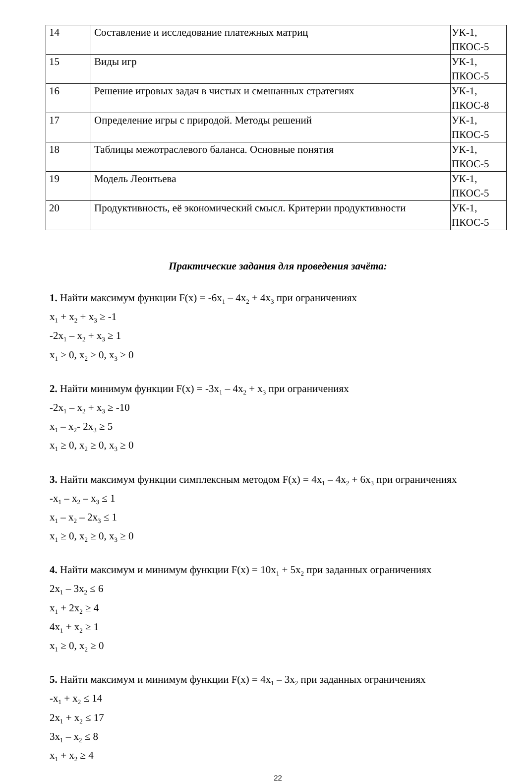| 14 | Составление и исследование платежных матриц | УК-1, ПКОС-5 |
| 15 | Виды игр | УК-1, ПКОС-5 |
| 16 | Решение игровых задач в чистых и смешанных стратегиях | УК-1, ПКОС-8 |
| 17 | Определение игры с природой. Методы решений | УК-1, ПКОС-5 |
| 18 | Таблицы межотраслевого баланса. Основные понятия | УК-1, ПКОС-5 |
| 19 | Модель Леонтьева | УК-1, ПКОС-5 |
| 20 | Продуктивность, её экономический смысл. Критерии продуктивности | УК-1, ПКОС-5 |
Практические задания для проведения зачёта:
1. Найти максимум функции F(x) = -6x<sub>1</sub> – 4x<sub>2</sub> + 4x<sub>3</sub> при ограничениях
x<sub>1</sub> + x<sub>2</sub> + x<sub>3</sub> ≥ -1
-2x<sub>1</sub> – x<sub>2</sub> + x<sub>3</sub> ≥ 1
x<sub>1</sub> ≥ 0, x<sub>2</sub> ≥ 0, x<sub>3</sub> ≥ 0
2. Найти минимум функции F(x) = -3x<sub>1</sub> – 4x<sub>2</sub> + x<sub>3</sub> при ограничениях
-2x<sub>1</sub> – x<sub>2</sub> + x<sub>3</sub> ≥ -10
x<sub>1</sub> – x<sub>2</sub>- 2x<sub>3</sub> ≥ 5
x<sub>1</sub> ≥ 0, x<sub>2</sub> ≥ 0, x<sub>3</sub> ≥ 0
3. Найти максимум функции симплексным методом F(x) = 4x<sub>1</sub> – 4x<sub>2</sub> + 6x<sub>3</sub> при ограничениях
-x<sub>1</sub> – x<sub>2</sub> – x<sub>3</sub> ≤ 1
x<sub>1</sub> – x<sub>2</sub> – 2x<sub>3</sub> ≤ 1
x<sub>1</sub> ≥ 0, x<sub>2</sub> ≥ 0, x<sub>3</sub> ≥ 0
4. Найти максимум и минимум функции F(x) = 10x<sub>1</sub> + 5x<sub>2</sub> при заданных ограничениях
2x<sub>1</sub> – 3x<sub>2</sub> ≤ 6
x<sub>1</sub> + 2x<sub>2</sub> ≥ 4
4x<sub>1</sub> + x<sub>2</sub> ≥ 1
x<sub>1</sub> ≥ 0, x<sub>2</sub> ≥ 0
5. Найти максимум и минимум функции F(x) = 4x<sub>1</sub> – 3x<sub>2</sub> при заданных ограничениях
-x<sub>1</sub> + x<sub>2</sub> ≤ 14
2x<sub>1</sub> + x<sub>2</sub> ≤ 17
3x<sub>1</sub> – x<sub>2</sub> ≤ 8
x<sub>1</sub> + x<sub>2</sub> ≥ 4
22